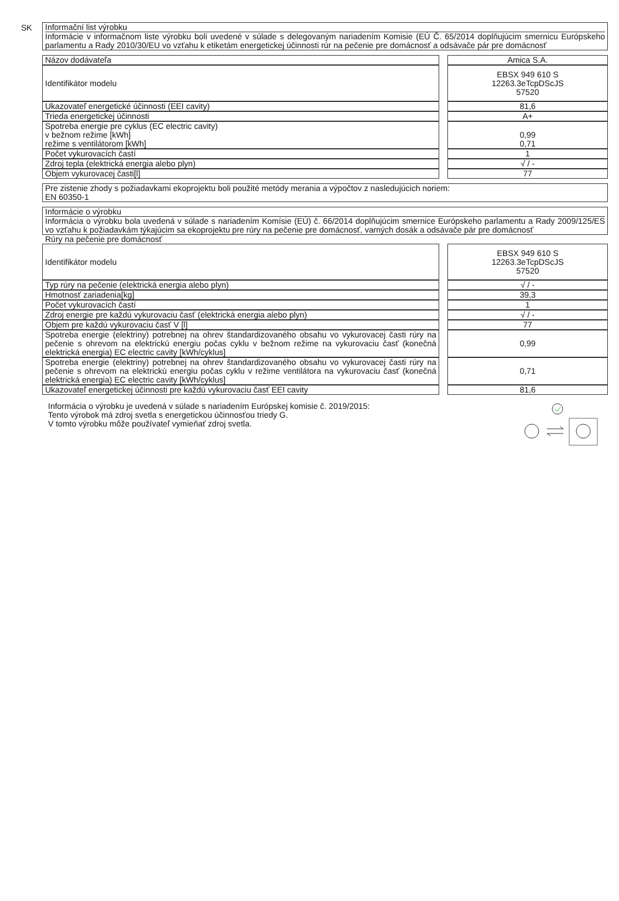SK
Informační list výrobku
Informácie v informačnom liste výrobku boli uvedené v súlade s delegovaným nariadením Komisie (EÚ Č. 65/2014 doplňujúcim smernicu Európskeho parlamentu a Rady 2010/30/EU vo vzťahu k etiketám energetickej účinnosti rúr na pečenie pre domácnosť a odsávače pár pre domácnosť
| Názov dodávateľa | | Amica S.A. |
| Identifikátor modelu | | EBSX 949 610 S 12263.3eTcpDScJS 57520 |
| Ukazovateľ energetické účinnosti (EEI cavity) | | 81,6 |
| Trieda energetickej účinnosti | | A+ |
| Spotreba energie pre cyklus (EC electric cavity) v bežnom režime [kWh] režime s ventilátorom [kWh] | | 0,99 0,71 |
| Počet vykurovacích častí | | 1 |
| Zdroj tepla (elektrická energia alebo plyn) | | √ / - |
| Objem vykurovacej časti[l] | | 77 |
Pre zistenie zhody s požiadavkami ekoprojektu boli použité metódy merania a výpočtov z nasledujúcich noriem:
EN 60350-1
Informácie o výrobku
Informácia o výrobku bola uvedená v súlade s nariadením Komísie (EÚ) č. 66/2014 doplňujúcim smernice Európskeho parlamentu a Rady 2009/125/ES vo vzťahu k požiadavkám týkajúcim sa ekoprojektu pre rúry na pečenie pre domácnosť, varných dosák a odsávače pár pre domácnosť
Rúry na pečenie pre domácnosť
| Identifikátor modelu | | EBSX 949 610 S 12263.3eTcpDScJS 57520 |
| Typ rúry na pečenie (elektrická energia alebo plyn) | | √ / - |
| Hmotnosť zariadenia[kg] | | 39,3 |
| Počet vykurovacích častí | | 1 |
| Zdroj energie pre každú vykurovaciu časť (elektrická energia alebo plyn) | | √ / - |
| Objem pre každú vykurovaciu časť V [l] | | 77 |
| Spotreba energie (elektriny) potrebnej na ohrev štandardizovaného obsahu vo vykurovacej časti rúry na pečenie s ohrevom na elektrickú energiu počas cyklu v bežnom režime na vykurovaciu časť (konečná elektrická energia) EC electric cavity [kWh/cyklus] | | 0,99 |
| Spotreba energie (elektriny) potrebnej na ohrev štandardizovaného obsahu vo vykurovacej časti rúry na pečenie s ohrevom na elektrickú energiu počas cyklu v režime ventilátora na vykurovaciu časť (konečná elektrická energia) EC electric cavity [kWh/cyklus] | | 0,71 |
| Ukazovateľ energetickej účinnosti pre každú vykurovaciu časť EEI cavity | | 81,6 |
Informácia o výrobku je uvedená v súlade s nariadením Európskej komisie č. 2019/2015:
Tento výrobok má zdroj svetla s energetickou účinnosťou triedy G.
V tomto výrobku môže používateľ vymieňať zdroj svetla.